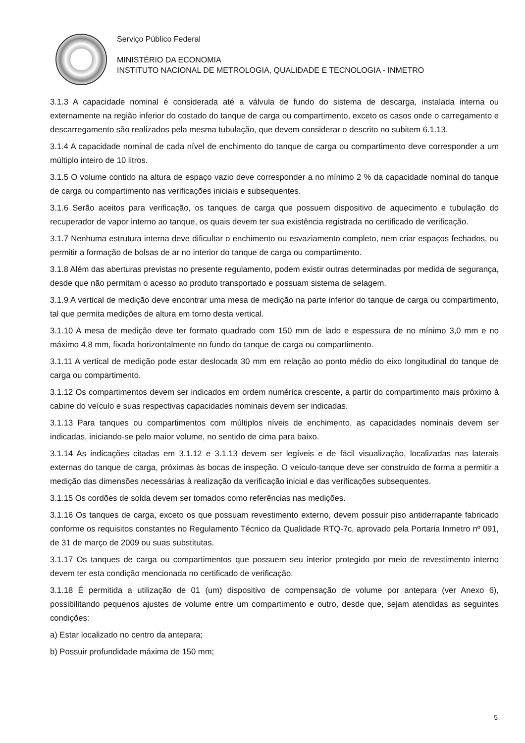Serviço Público Federal
MINISTÉRIO DA ECONOMIA
INSTITUTO NACIONAL DE METROLOGIA, QUALIDADE E TECNOLOGIA - INMETRO
3.1.3 A capacidade nominal é considerada até a válvula de fundo do sistema de descarga, instalada interna ou externamente na região inferior do costado do tanque de carga ou compartimento, exceto os casos onde o carregamento e descarregamento são realizados pela mesma tubulação, que devem considerar o descrito no subitem 6.1.13.
3.1.4 A capacidade nominal de cada nível de enchimento do tanque de carga ou compartimento deve corresponder a um múltiplo inteiro de 10 litros.
3.1.5 O volume contido na altura de espaço vazio deve corresponder a no mínimo 2 % da capacidade nominal do tanque de carga ou compartimento nas verificações iniciais e subsequentes.
3.1.6 Serão aceitos para verificação, os tanques de carga que possuem dispositivo de aquecimento e tubulação do recuperador de vapor interno ao tanque, os quais devem ter sua existência registrada no certificado de verificação.
3.1.7 Nenhuma estrutura interna deve dificultar o enchimento ou esvaziamento completo, nem criar espaços fechados, ou permitir a formação de bolsas de ar no interior do tanque de carga ou compartimento.
3.1.8 Além das aberturas previstas no presente regulamento, podem existir outras determinadas por medida de segurança, desde que não permitam o acesso ao produto transportado e possuam sistema de selagem.
3.1.9 A vertical de medição deve encontrar uma mesa de medição na parte inferior do tanque de carga ou compartimento, tal que permita medições de altura em torno desta vertical.
3.1.10 A mesa de medição deve ter formato quadrado com 150 mm de lado e espessura de no mínimo 3,0 mm e no máximo 4,8 mm, fixada horizontalmente no fundo do tanque de carga ou compartimento.
3.1.11 A vertical de medição pode estar deslocada 30 mm em relação ao ponto médio do eixo longitudinal do tanque de carga ou compartimento.
3.1.12 Os compartimentos devem ser indicados em ordem numérica crescente, a partir do compartimento mais próximo à cabine do veículo e suas respectivas capacidades nominais devem ser indicadas.
3.1.13 Para tanques ou compartimentos com múltiplos níveis de enchimento, as capacidades nominais devem ser indicadas, iniciando-se pelo maior volume, no sentido de cima para baixo.
3.1.14 As indicações citadas em 3.1.12 e 3.1.13 devem ser legíveis e de fácil visualização, localizadas nas laterais externas do tanque de carga, próximas às bocas de inspeção. O veículo-tanque deve ser construído de forma a permitir a medição das dimensões necessárias à realização da verificação inicial e das verificações subsequentes.
3.1.15 Os cordões de solda devem ser tomados como referências nas medições.
3.1.16 Os tanques de carga, exceto os que possuam revestimento externo, devem possuir piso antiderrapante fabricado conforme os requisitos constantes no Regulamento Técnico da Qualidade RTQ-7c, aprovado pela Portaria Inmetro nº 091, de 31 de março de 2009 ou suas substitutas.
3.1.17 Os tanques de carga ou compartimentos que possuem seu interior protegido por meio de revestimento interno devem ter esta condição mencionada no certificado de verificação.
3.1.18 É permitida a utilização de 01 (um) dispositivo de compensação de volume por antepara (ver Anexo 6), possibilitando pequenos ajustes de volume entre um compartimento e outro, desde que, sejam atendidas as seguintes condições:
a) Estar localizado no centro da antepara;
b) Possuir profundidade máxima de 150 mm;
5